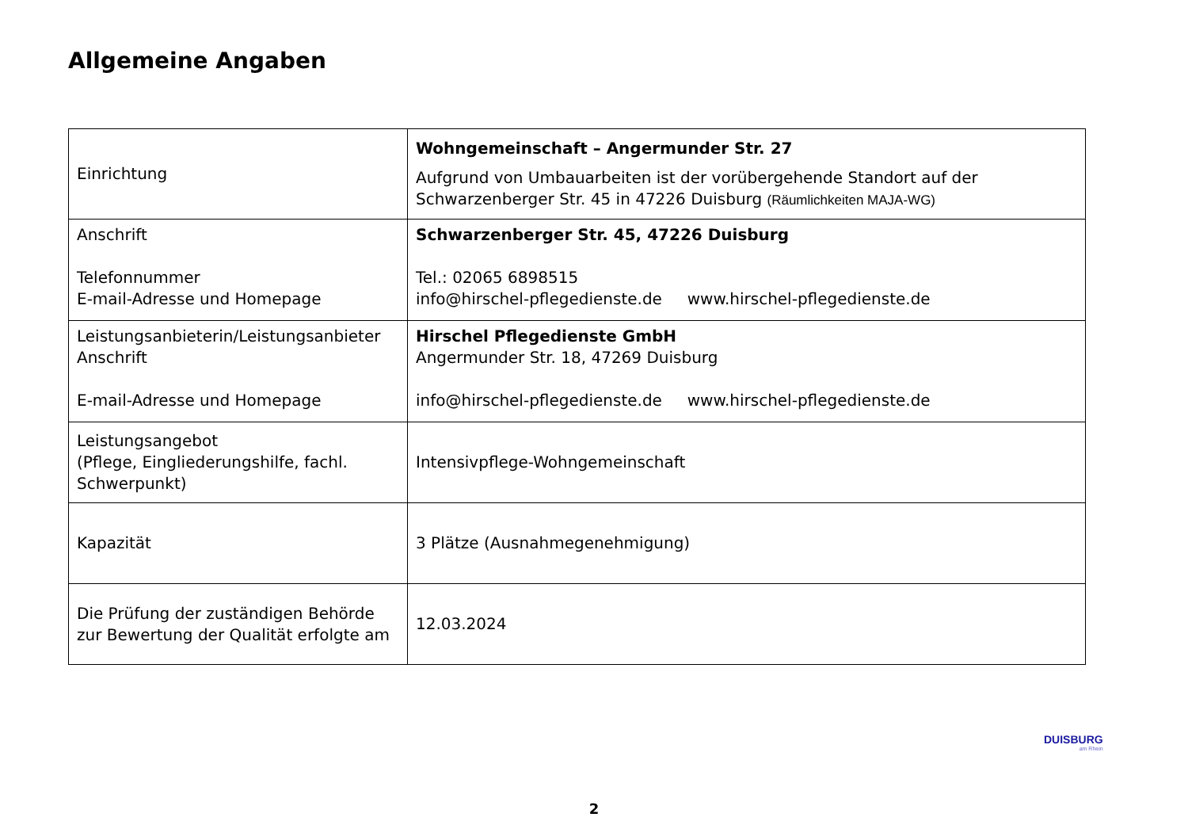Allgemeine Angaben
| Einrichtung | Wohngemeinschaft – Angermunder Str. 27 Aufgrund von Umbauarbeiten ist der vorübergehende Standort auf der Schwarzenberger Str. 45 in 47226 Duisburg (Räumlichkeiten MAJA-WG) |
| Anschrift Telefonnummer E-mail-Adresse und Homepage | Schwarzenberger Str. 45, 47226 Duisburg Tel.: 02065 6898515 info@hirschel-pflegedienste.de www.hirschel-pflegedienste.de |
| Leistungsanbieterin/Leistungsanbieter Anschrift E-mail-Adresse und Homepage | Hirschel Pflegedienste GmbH Angermunder Str. 18, 47269 Duisburg info@hirschel-pflegedienste.de www.hirschel-pflegedienste.de |
| Leistungsangebot (Pflege, Eingliederungshilfe, fachl. Schwerpunkt) | Intensivpflege-Wohngemeinschaft |
| Kapazität | 3 Plätze (Ausnahmegenehmigung) |
| Die Prüfung der zuständigen Behörde zur Bewertung der Qualität erfolgte am | 12.03.2024 |
DUISBURG
am Rhein
2